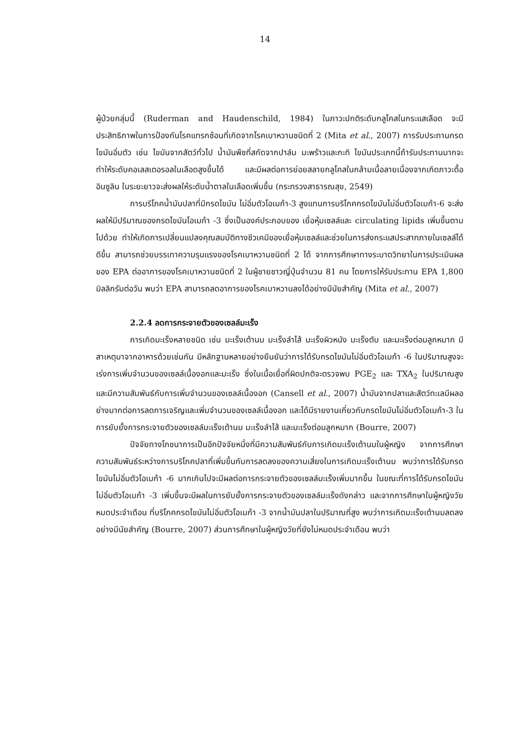14
ผู้ป่วยกลุ่มนี้ (Ruderman and Haudenschild, 1984) ในภาวะปกติระดับกลูโคสในกระแสเลือด จะมีประสิทธิภาพในการป้องกันโรคแทรกซ้อนที่เกิดจากโรคเบาหวานชนิดที่ 2 (Mita et al., 2007) การรับประทานกรดไขมันอิ่มตัว เช่น ไขมันจากสัตว์ทั่วไป น้ำมันพืชที่สกัดจากปาล์ม มะพร้าวและกะทิ ไขมันประเภทนี้ถ้ารับประทานมากจะทำให้ระดับคอเลสเตอรอลในเลือดสูงขึ้นได้ และมีผลต่อการย่อยสลายกลูโคสในกล้ามเนื้อลายเนื่องจากเกิดภาวะดื้ออินซูลิน ในระยะยาวจะส่งผลให้ระดับน้ำตาลในเลือดเพิ่มขึ้น (กระทรวงสาธารณสุข, 2549)
การบริโภคน้ำมันปลาที่มีกรดไขมัน ไม่อิ่มตัวโอเมก้า-3 สูงแทนการบริโภคกรดไขมันไม่อิ่มตัวโอเมก้า-6 จะส่งผลให้มีปริมาณของกรดไขมันโอเมก้า -3 ซึ่งเป็นองค์ประกอบของ เยื่อหุ้มเซลล์และ circulating lipids เพิ่มขึ้นตามไปด้วย ทำให้เกิดการเปลี่ยนแปลงคุณสมบัติทางชีวเคมีของเยื่อหุ้มเซลล์และช่วยในการส่งกระแสประสาทภายในเซลล์ได้ดีขึ้น สามารถช่วยบรรเทาความรุนแรงของโรคเบาหวานชนิดที่ 2 ได้ จากการศึกษาทางระบาดวิทยาในการประเมินผลของ EPA ต่ออาการของโรคเบาหวานชนิดที่ 2 ในผู้ชายชาวญี่ปุ่นจำนวน 81 คน โดยการให้รับประทาน EPA 1,800 มิลลิกรัมต่อวัน พบว่า EPA สามารถลดอาการของโรคเบาหวานลงได้อย่างมีนัยสำคัญ (Mita et al., 2007)
2.2.4 ลดการกระจายตัวของเซลล์มะเร็ง
การเกิดมะเร็งหลายชนิด เช่น มะเร็งเต้านม มะเร็งลำไส้ มะเร็งผิวหนัง มะเร็งตับ และมะเร็งต่อมลูกหมาก มีสาเหตุมาจากอาหารด้วยเช่นกัน มีหลักฐานหลายอย่างยืนยันว่าการได้รับกรดไขมันไม่อิ่มตัวโอเมก้า -6 ในปริมาณสูงจะเร่งการเพิ่มจำนวนของเซลล์เนื้องอกและมะเร็ง ซึ่งในเนื้อเยื่อที่ผิดปกติจะตรวจพบ PGE<sub>2</sub> และ TXA<sub>2</sub> ในปริมาณสูงและมีความสัมพันธ์กับการเพิ่มจำนวนของเซลล์เนื้องอก (Cansell et al., 2007) น้ำมันจากปลาและสัตว์ทะเลมีผลอย่างมากต่อการลดการเจริญและเพิ่มจำนวนของเซลล์เนื้องอก และได้มีรายงานเกี่ยวกับกรดไขมันไม่อิ่มตัวโอเมก้า-3 ในการยับยั้งการกระจายตัวของเซลล์มะเร็งเต้านม มะเร็งลำไส้ และมะเร็งต่อมลูกหมาก (Bourre, 2007)
ปัจจัยทางโภชนาการเป็นอีกปัจจัยหนึ่งที่มีความสัมพันธ์กับการเกิดมะเร็งเต้านมในผู้หญิง จากการศึกษาความสัมพันธ์ระหว่างการบริโภคปลาที่เพิ่มขึ้นกับการลดลงของความเสี่ยงในการเกิดมะเร็งเต้านม พบว่าการได้รับกรดไขมันไม่อิ่มตัวโอเมก้า -6 มากเกินไปจะมีผลต่อการกระจายตัวของเซลล์มะเร็งเพิ่มมากขึ้น ในขณะที่การได้รับกรดไขมันไม่อิ่มตัวโอเมก้า -3 เพิ่มขึ้นจะมีผลในการยับยั้งการกระจายตัวของเซลล์มะเร็งดังกล่าว และจากการศึกษาในผู้หญิงวัยหมดประจำเดือน ที่บริโภคกรดไขมันไม่อิ่มตัวโอเมก้า -3 จากน้ำมันปลาในปริมาณที่สูง พบว่าการเกิดมะเร็งเต้านมลดลงอย่างมีนัยสำคัญ (Bourre, 2007) ส่วนการศึกษาในผู้หญิงวัยที่ยังไม่หมดประจำเดือน พบว่า